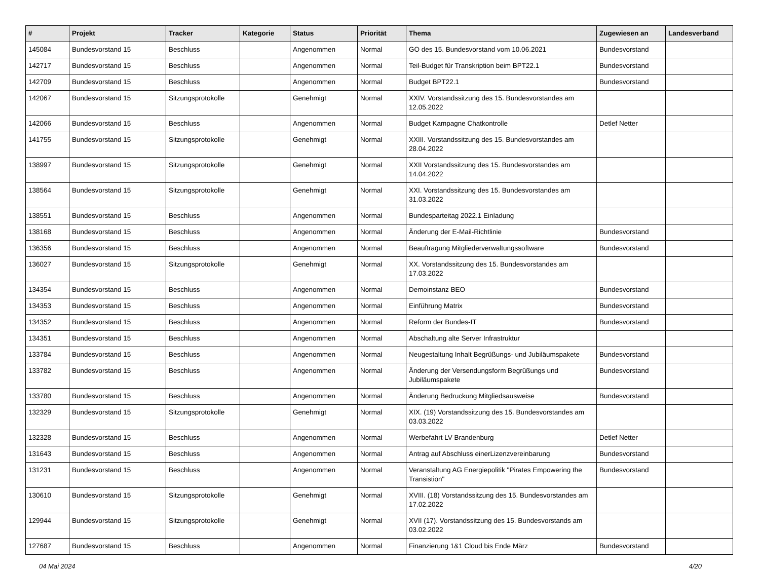| # | Projekt | Tracker | Kategorie | Status | Priorität | Thema | Zugewiesen an | Landesverband |
| --- | --- | --- | --- | --- | --- | --- | --- | --- |
| 145084 | Bundesvorstand 15 | Beschluss | | Angenommen | Normal | GO des 15. Bundesvorstand vom 10.06.2021 | Bundesvorstand | |
| 142717 | Bundesvorstand 15 | Beschluss | | Angenommen | Normal | Teil-Budget für Transkription beim BPT22.1 | Bundesvorstand | |
| 142709 | Bundesvorstand 15 | Beschluss | | Angenommen | Normal | Budget BPT22.1 | Bundesvorstand | |
| 142067 | Bundesvorstand 15 | Sitzungsprotokolle | | Genehmigt | Normal | XXIV. Vorstandssitzung des 15. Bundesvorstandes am 12.05.2022 | | |
| 142066 | Bundesvorstand 15 | Beschluss | | Angenommen | Normal | Budget Kampagne Chatkontrolle | Detlef Netter | |
| 141755 | Bundesvorstand 15 | Sitzungsprotokolle | | Genehmigt | Normal | XXIII. Vorstandssitzung des 15. Bundesvorstandes am 28.04.2022 | | |
| 138997 | Bundesvorstand 15 | Sitzungsprotokolle | | Genehmigt | Normal | XXII Vorstandssitzung des 15. Bundesvorstandes am 14.04.2022 | | |
| 138564 | Bundesvorstand 15 | Sitzungsprotokolle | | Genehmigt | Normal | XXI. Vorstandssitzung des 15. Bundesvorstandes am 31.03.2022 | | |
| 138551 | Bundesvorstand 15 | Beschluss | | Angenommen | Normal | Bundesparteitag 2022.1 Einladung | | |
| 138168 | Bundesvorstand 15 | Beschluss | | Angenommen | Normal | Änderung der E-Mail-Richtlinie | Bundesvorstand | |
| 136356 | Bundesvorstand 15 | Beschluss | | Angenommen | Normal | Beauftragung Mitgliederverwaltungssoftware | Bundesvorstand | |
| 136027 | Bundesvorstand 15 | Sitzungsprotokolle | | Genehmigt | Normal | XX. Vorstandssitzung des 15. Bundesvorstandes am 17.03.2022 | | |
| 134354 | Bundesvorstand 15 | Beschluss | | Angenommen | Normal | Demoinstanz BEO | Bundesvorstand | |
| 134353 | Bundesvorstand 15 | Beschluss | | Angenommen | Normal | Einführung Matrix | Bundesvorstand | |
| 134352 | Bundesvorstand 15 | Beschluss | | Angenommen | Normal | Reform der Bundes-IT | Bundesvorstand | |
| 134351 | Bundesvorstand 15 | Beschluss | | Angenommen | Normal | Abschaltung alte Server Infrastruktur | | |
| 133784 | Bundesvorstand 15 | Beschluss | | Angenommen | Normal | Neugestaltung Inhalt Begrüßungs- und Jubiläumspakete | Bundesvorstand | |
| 133782 | Bundesvorstand 15 | Beschluss | | Angenommen | Normal | Änderung der Versendungsform Begrüßungs und Jubiläumspakete | Bundesvorstand | |
| 133780 | Bundesvorstand 15 | Beschluss | | Angenommen | Normal | Änderung Bedruckung Mitgliedsausweise | Bundesvorstand | |
| 132329 | Bundesvorstand 15 | Sitzungsprotokolle | | Genehmigt | Normal | XIX. (19) Vorstandssitzung des 15. Bundesvorstandes am 03.03.2022 | | |
| 132328 | Bundesvorstand 15 | Beschluss | | Angenommen | Normal | Werbefahrt LV Brandenburg | Detlef Netter | |
| 131643 | Bundesvorstand 15 | Beschluss | | Angenommen | Normal | Antrag auf Abschluss einerLizenzvereinbarung | Bundesvorstand | |
| 131231 | Bundesvorstand 15 | Beschluss | | Angenommen | Normal | Veranstaltung AG Energiepolitik "Pirates Empowering the Transistion" | Bundesvorstand | |
| 130610 | Bundesvorstand 15 | Sitzungsprotokolle | | Genehmigt | Normal | XVIII. (18) Vorstandssitzung des 15. Bundesvorstandes am 17.02.2022 | | |
| 129944 | Bundesvorstand 15 | Sitzungsprotokolle | | Genehmigt | Normal | XVII (17). Vorstandssitzung des 15. Bundesvorstands am 03.02.2022 | | |
| 127687 | Bundesvorstand 15 | Beschluss | | Angenommen | Normal | Finanzierung 1&1 Cloud bis Ende März | Bundesvorstand | |
04 Mai 2024 4/20